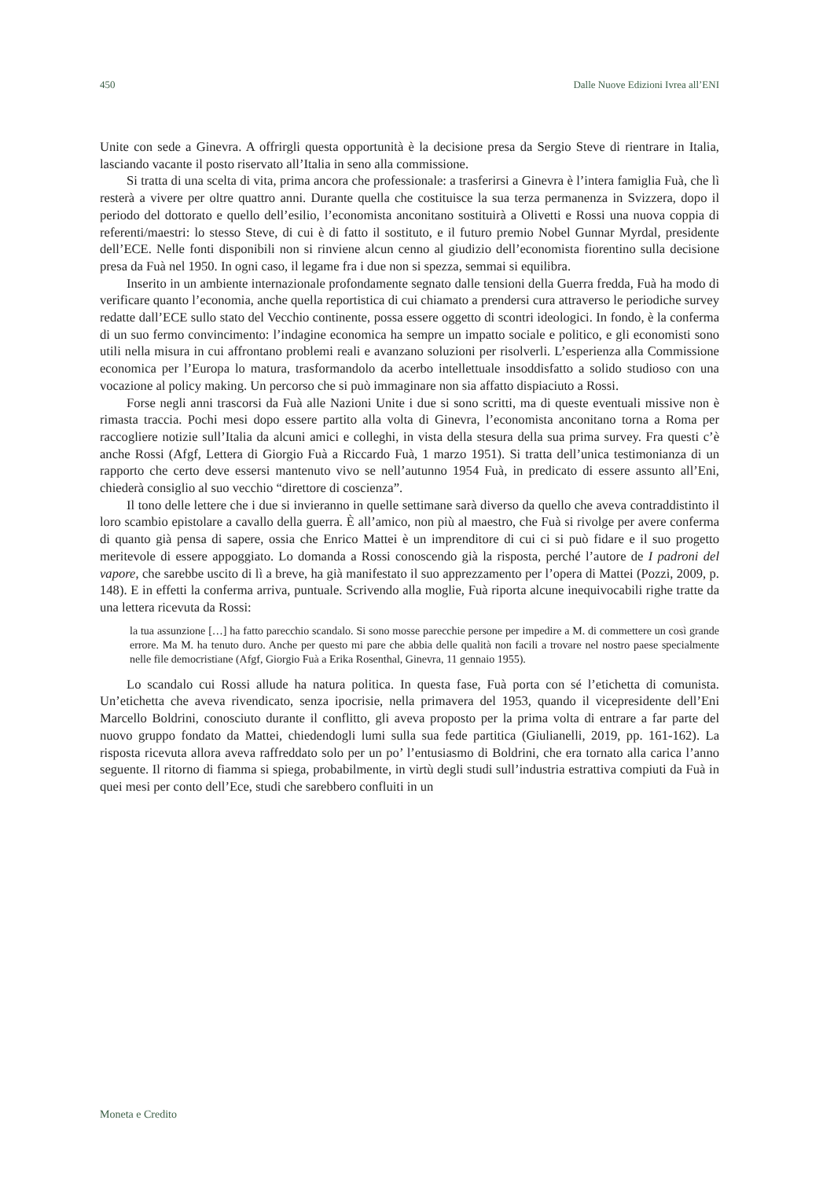450 Dalle Nuove Edizioni Ivrea all’ENI
Unite con sede a Ginevra. A offrirgli questa opportunità è la decisione presa da Sergio Steve di rientrare in Italia, lasciando vacante il posto riservato all’Italia in seno alla commissione.
Si tratta di una scelta di vita, prima ancora che professionale: a trasferirsi a Ginevra è l’intera famiglia Fuà, che lì resterà a vivere per oltre quattro anni. Durante quella che costituisce la sua terza permanenza in Svizzera, dopo il periodo del dottorato e quello dell’esilio, l’economista anconitano sostituirà a Olivetti e Rossi una nuova coppia di referenti/maestri: lo stesso Steve, di cui è di fatto il sostituto, e il futuro premio Nobel Gunnar Myrdal, presidente dell’ECE. Nelle fonti disponibili non si rinviene alcun cenno al giudizio dell’economista fiorentino sulla decisione presa da Fuà nel 1950. In ogni caso, il legame fra i due non si spezza, semmai si equilibra.
Inserito in un ambiente internazionale profondamente segnato dalle tensioni della Guerra fredda, Fuà ha modo di verificare quanto l’economia, anche quella reportistica di cui chiamato a prendersi cura attraverso le periodiche survey redatte dall’ECE sullo stato del Vecchio continente, possa essere oggetto di scontri ideologici. In fondo, è la conferma di un suo fermo convincimento: l’indagine economica ha sempre un impatto sociale e politico, e gli economisti sono utili nella misura in cui affrontano problemi reali e avanzano soluzioni per risolverli. L’esperienza alla Commissione economica per l’Europa lo matura, trasformandolo da acerbo intellettuale insoddisfatto a solido studioso con una vocazione al policy making. Un percorso che si può immaginare non sia affatto dispiaciuto a Rossi.
Forse negli anni trascorsi da Fuà alle Nazioni Unite i due si sono scritti, ma di queste eventuali missive non è rimasta traccia. Pochi mesi dopo essere partito alla volta di Ginevra, l’economista anconitano torna a Roma per raccogliere notizie sull’Italia da alcuni amici e colleghi, in vista della stesura della sua prima survey. Fra questi c’è anche Rossi (Afgf, Lettera di Giorgio Fuà a Riccardo Fuà, 1 marzo 1951). Si tratta dell’unica testimonianza di un rapporto che certo deve essersi mantenuto vivo se nell’autunno 1954 Fuà, in predicato di essere assunto all’Eni, chiederà consiglio al suo vecchio “direttore di coscienza”.
Il tono delle lettere che i due si invieranno in quelle settimane sarà diverso da quello che aveva contraddistinto il loro scambio epistolare a cavallo della guerra. È all’amico, non più al maestro, che Fuà si rivolge per avere conferma di quanto già pensa di sapere, ossia che Enrico Mattei è un imprenditore di cui ci si può fidare e il suo progetto meritevole di essere appoggiato. Lo domanda a Rossi conoscendo già la risposta, perché l’autore de I padroni del vapore, che sarebbe uscito di lì a breve, ha già manifestato il suo apprezzamento per l’opera di Mattei (Pozzi, 2009, p. 148). E in effetti la conferma arriva, puntuale. Scrivendo alla moglie, Fuà riporta alcune inequivocabili righe tratte da una lettera ricevuta da Rossi:
la tua assunzione […] ha fatto parecchio scandalo. Si sono mosse parecchie persone per impedire a M. di commettere un così grande errore. Ma M. ha tenuto duro. Anche per questo mi pare che abbia delle qualità non facili a trovare nel nostro paese specialmente nelle file democristiane (Afgf, Giorgio Fuà a Erika Rosenthal, Ginevra, 11 gennaio 1955).
Lo scandalo cui Rossi allude ha natura politica. In questa fase, Fuà porta con sé l’etichetta di comunista. Un’etichetta che aveva rivendicato, senza ipocrisie, nella primavera del 1953, quando il vicepresidente dell’Eni Marcello Boldrini, conosciuto durante il conflitto, gli aveva proposto per la prima volta di entrare a far parte del nuovo gruppo fondato da Mattei, chiedendogli lumi sulla sua fede partitica (Giulianelli, 2019, pp. 161-162). La risposta ricevuta allora aveva raffreddato solo per un po’ l’entusiasmo di Boldrini, che era tornato alla carica l’anno seguente. Il ritorno di fiamma si spiega, probabilmente, in virtù degli studi sull’industria estrattiva compiuti da Fuà in quei mesi per conto dell’Ece, studi che sarebbero confluiti in un
Moneta e Credito